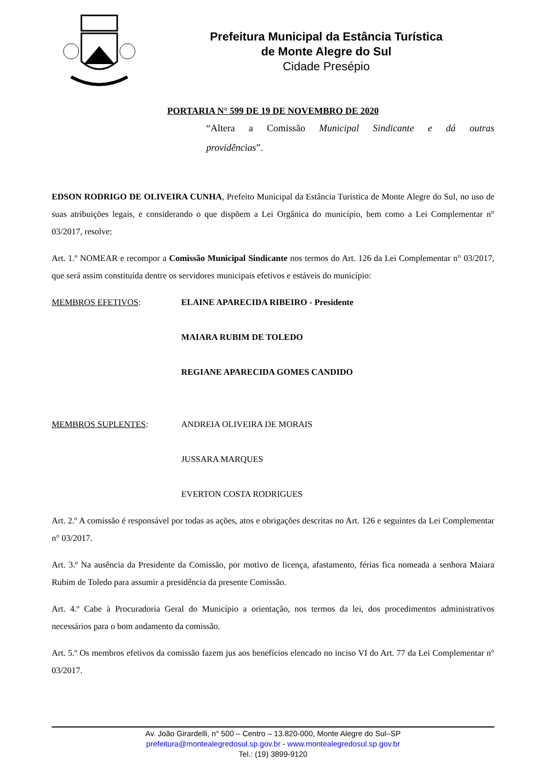Prefeitura Municipal da Estância Turística
de Monte Alegre do Sul
Cidade Presépio
PORTARIA N° 599 DE 19 DE NOVEMBRO DE 2020
“Altera a Comissão Municipal Sindicante e dá outras
providências”.
EDSON RODRIGO DE OLIVEIRA CUNHA, Prefeito Municipal da Estância Turística de Monte Alegre do Sul, no uso de suas atribuições legais, e considerando o que dispõem a Lei Orgânica do município, bem como a Lei Complementar n° 03/2017, resolve:
Art. 1.º NOMEAR e recompor a Comissão Municipal Sindicante nos termos do Art. 126 da Lei Complementar n° 03/2017, que será assim constituída dentre os servidores municipais efetivos e estáveis do município:
MEMBROS EFETIVOS: ELAINE APARECIDA RIBEIRO - Presidente
MAIARA RUBIM DE TOLEDO
REGIANE APARECIDA GOMES CANDIDO
MEMBROS SUPLENTES: ANDREIA OLIVEIRA DE MORAIS
JUSSARA MARQUES
EVERTON COSTA RODRIGUES
Art. 2.º A comissão é responsável por todas as ações, atos e obrigações descritas no Art. 126 e seguintes da Lei Complementar n° 03/2017.
Art. 3.º Na ausência da Presidente da Comissão, por motivo de licença, afastamento, férias fica nomeada a senhora Maiara Rubim de Toledo para assumir a presidência da presente Comissão.
Art. 4.º Cabe à Procuradoria Geral do Município a orientação, nos termos da lei, dos procedimentos administrativos necessários para o bom andamento da comissão.
Art. 5.º Os membros efetivos da comissão fazem jus aos benefícios elencado no inciso VI do Art. 77 da Lei Complementar n° 03/2017.
Av. João Girardelli, n° 500 – Centro – 13.820-000, Monte Alegre do Sul–SP
prefeitura@montealegredosul.sp.gov.br - www.montealegredosul.sp.gov.br
Tel.: (19) 3899-9120